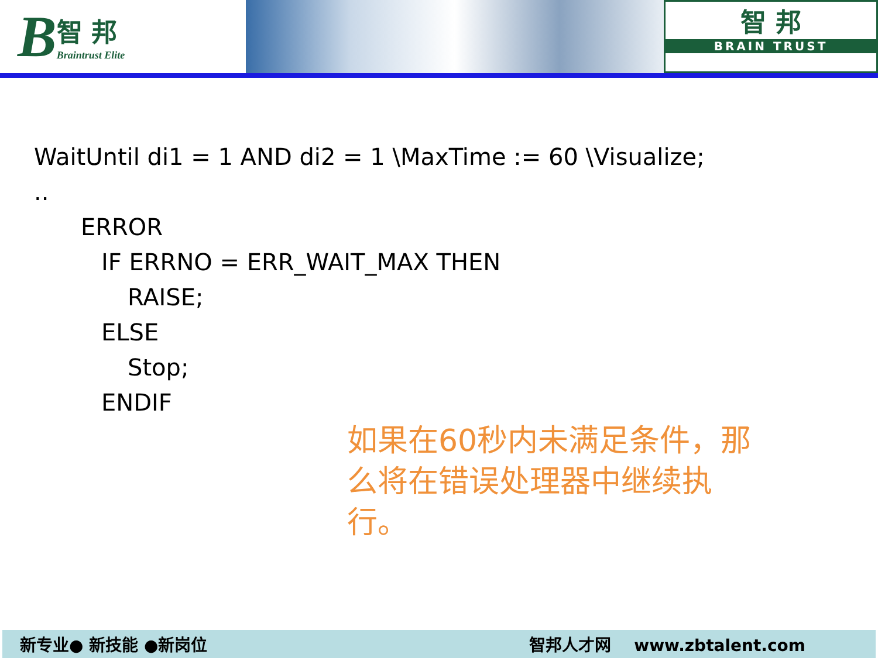B智 邦
Braintrust Elite
智 邦
BRAIN TRUST
WaitUntil di1 = 1 AND di2 = 1 \MaxTime := 60 \Visualize;
..
ERROR
IF ERRNO = ERR_WAIT_MAX THEN
RAISE;
ELSE
Stop;
ENDIF
如果在60秒内未满足条件，那么将在错误处理器中继续执行。
新专业● 新技能 ●新岗位 智邦人才网 www.zbtalent.com